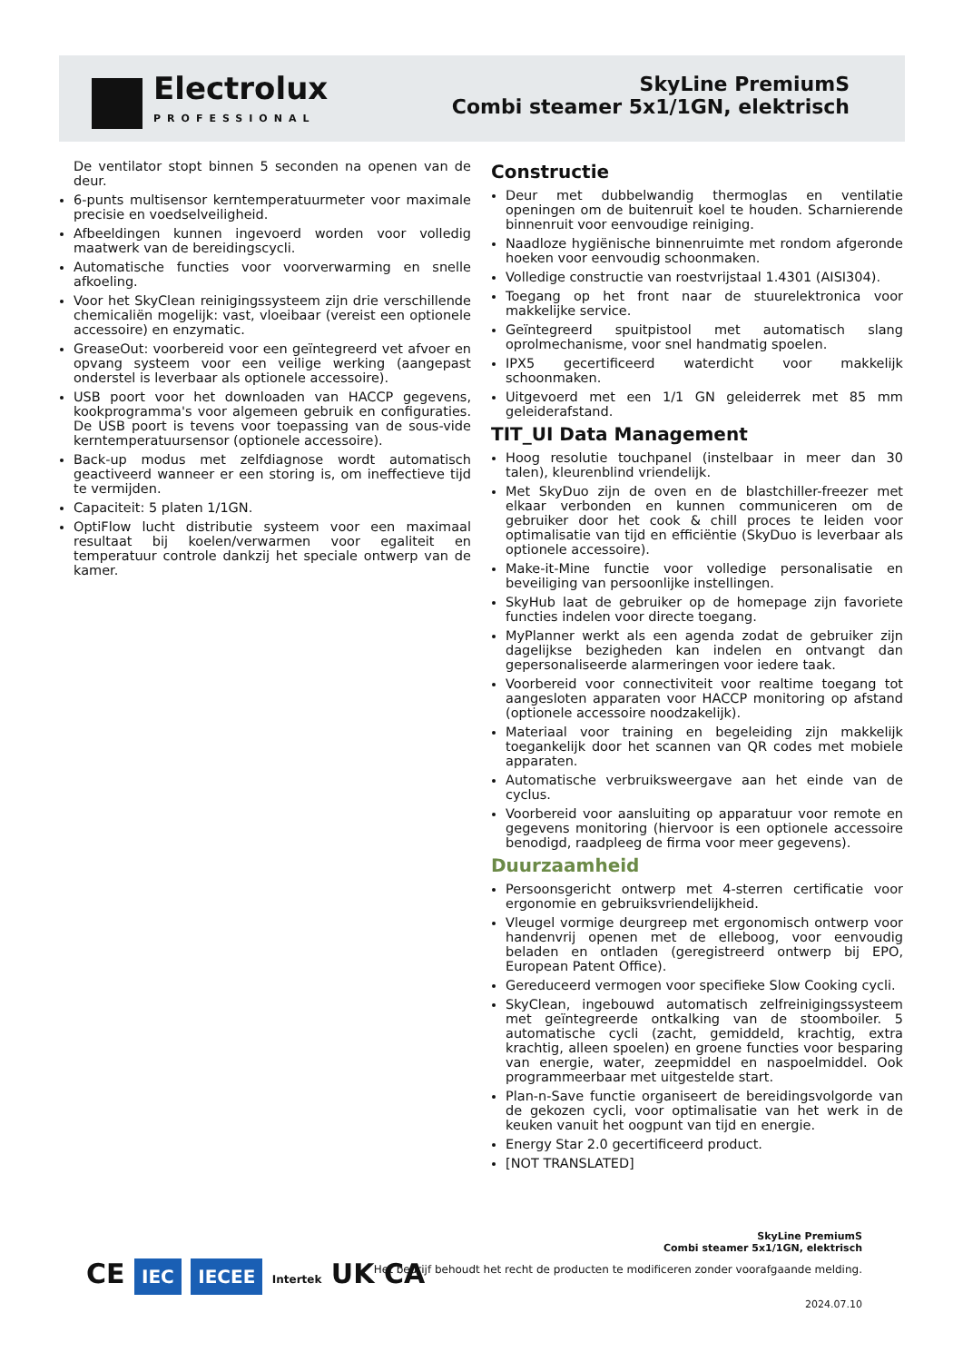Electrolux
PROFESSIONAL
SkyLine PremiumS
Combi steamer 5x1/1GN, elektrisch
De ventilator stopt binnen 5 seconden na openen van de deur.
6-punts multisensor kerntemperatuurmeter voor maximale precisie en voedselveiligheid.
Afbeeldingen kunnen ingevoerd worden voor volledig maatwerk van de bereidingscycli.
Automatische functies voor voorverwarming en snelle afkoeling.
Voor het SkyClean reinigingssysteem zijn drie verschillende chemicaliën mogelijk: vast, vloeibaar (vereist een optionele accessoire) en enzymatic.
GreaseOut: voorbereid voor een geïntegreerd vet afvoer en opvang systeem voor een veilige werking (aangepast onderstel is leverbaar als optionele accessoire).
USB poort voor het downloaden van HACCP gegevens, kookprogramma's voor algemeen gebruik en configuraties. De USB poort is tevens voor toepassing van de sous-vide kerntemperatuursensor (optionele accessoire).
Back-up modus met zelfdiagnose wordt automatisch geactiveerd wanneer er een storing is, om ineffectieve tijd te vermijden.
Capaciteit: 5 platen 1/1GN.
OptiFlow lucht distributie systeem voor een maximaal resultaat bij koelen/verwarmen voor egaliteit en temperatuur controle dankzij het speciale ontwerp van de kamer.
Constructie
Deur met dubbelwandig thermoglas en ventilatie openingen om de buitenruit koel te houden. Scharnierende binnenruit voor eenvoudige reiniging.
Naadloze hygiënische binnenruimte met rondom afgeronde hoeken voor eenvoudig schoonmaken.
Volledige constructie van roestvrijstaal 1.4301 (AISI304).
Toegang op het front naar de stuurelektronica voor makkelijke service.
Geïntegreerd spuitpistool met automatisch slang oprolmechanisme, voor snel handmatig spoelen.
IPX5 gecertificeerd waterdicht voor makkelijk schoonmaken.
Uitgevoerd met een 1/1 GN geleiderrek met 85 mm geleiderafstand.
TIT_UI Data Management
Hoog resolutie touchpanel (instelbaar in meer dan 30 talen), kleurenblind vriendelijk.
Met SkyDuo zijn de oven en de blastchiller-freezer met elkaar verbonden en kunnen communiceren om de gebruiker door het cook & chill proces te leiden voor optimalisatie van tijd en efficiëntie (SkyDuo is leverbaar als optionele accessoire).
Make-it-Mine functie voor volledige personalisatie en beveiliging van persoonlijke instellingen.
SkyHub laat de gebruiker op de homepage zijn favoriete functies indelen voor directe toegang.
MyPlanner werkt als een agenda zodat de gebruiker zijn dagelijkse bezigheden kan indelen en ontvangt dan gepersonaliseerde alarmeringen voor iedere taak.
Voorbereid voor connectiviteit voor realtime toegang tot aangesloten apparaten voor HACCP monitoring op afstand (optionele accessoire noodzakelijk).
Materiaal voor training en begeleiding zijn makkelijk toegankelijk door het scannen van QR codes met mobiele apparaten.
Automatische verbruiksweergave aan het einde van de cyclus.
Voorbereid voor aansluiting op apparatuur voor remote en gegevens monitoring (hiervoor is een optionele accessoire benodigd, raadpleeg de firma voor meer gegevens).
Duurzaamheid
Persoonsgericht ontwerp met 4-sterren certificatie voor ergonomie en gebruiksvriendelijkheid.
Vleugel vormige deurgreep met ergonomisch ontwerp voor handenvrij openen met de elleboog, voor eenvoudig beladen en ontladen (geregistreerd ontwerp bij EPO, European Patent Office).
Gereduceerd vermogen voor specifieke Slow Cooking cycli.
SkyClean, ingebouwd automatisch zelfreinigingssysteem met geïntegreerde ontkalking van de stoomboiler. 5 automatische cycli (zacht, gemiddeld, krachtig, extra krachtig, alleen spoelen) en groene functies voor besparing van energie, water, zeepmiddel en naspoelmiddel. Ook programmeerbaar met uitgestelde start.
Plan-n-Save functie organiseert de bereidingsvolgorde van de gekozen cycli, voor optimalisatie van het werk in de keuken vanuit het oogpunt van tijd en energie.
Energy Star 2.0 gecertificeerd product.
[NOT TRANSLATED]
SkyLine PremiumS
Combi steamer 5x1/1GN, elektrisch
Het bedrijf behoudt het recht de producten te modificeren zonder voorafgaande melding.
2024.07.10
CE IEC IECEE Intertek UK CA